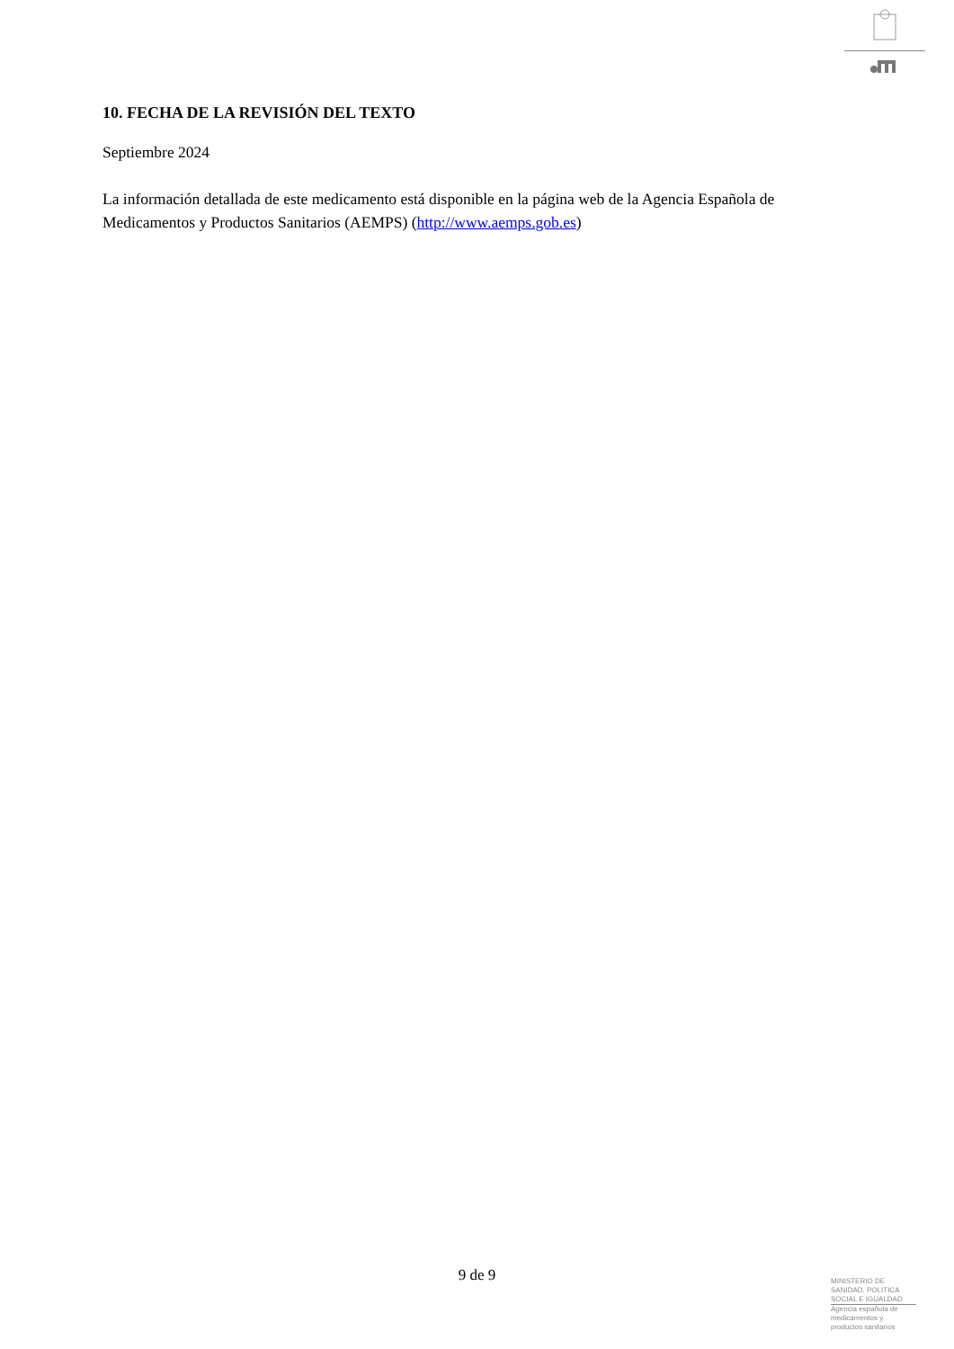10. FECHA DE LA REVISIÓN DEL TEXTO
Septiembre 2024
La información detallada de este medicamento está disponible en la página web de la Agencia Española de Medicamentos y Productos Sanitarios (AEMPS) (http://www.aemps.gob.es)
9 de 9
MINISTERIO DE
SANIDAD, POLITICA
SOCIAL E IGUALDAD
Agencia española de
medicamentos y
productos sanitarios